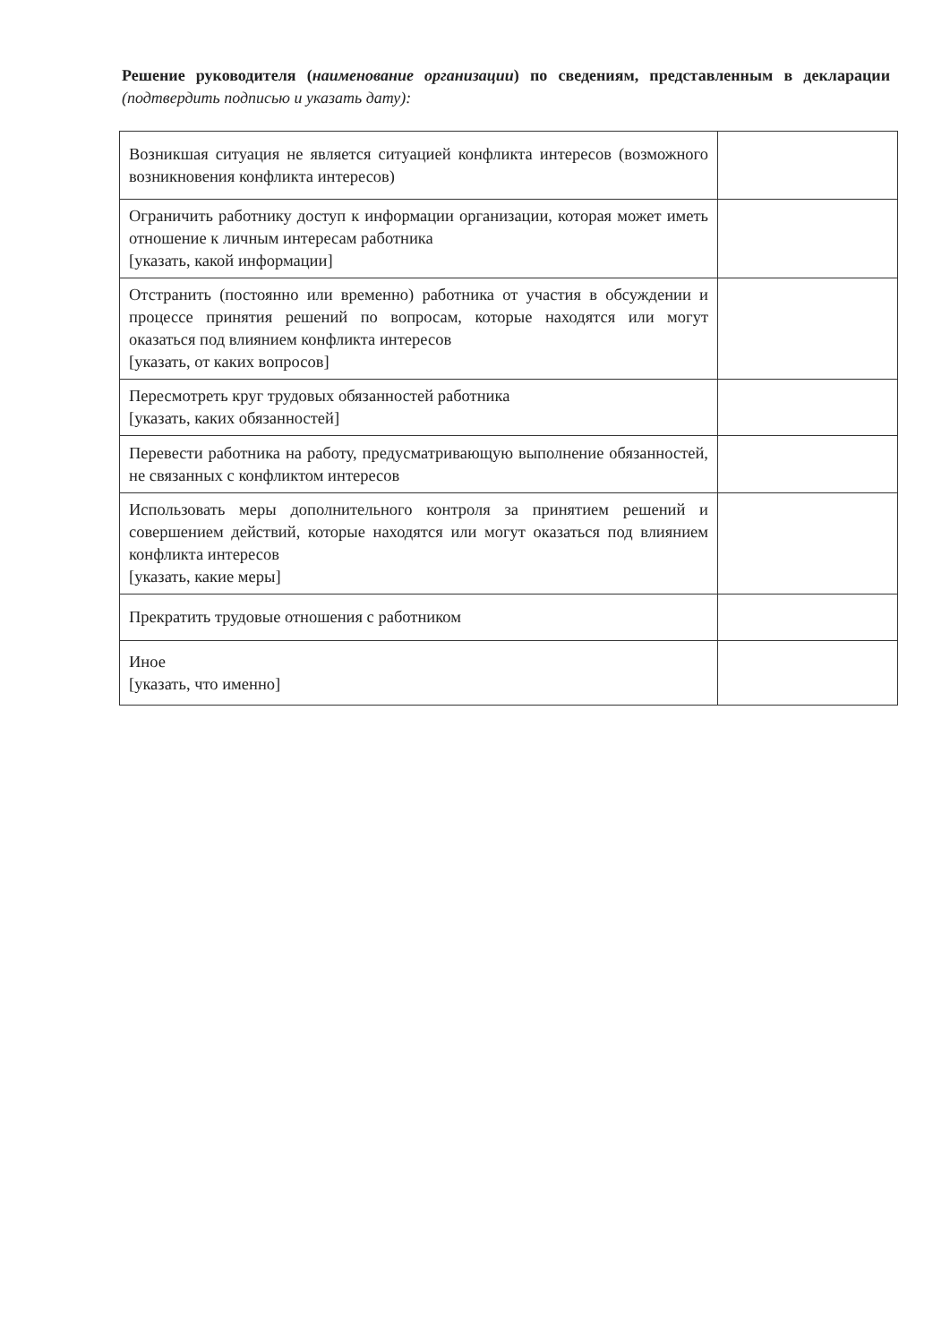Решение руководителя (наименование организации) по сведениям, представленным в декларации (подтвердить подписью и указать дату):
| Возникшая ситуация не является ситуацией конфликта интересов (возможного возникновения конфликта интересов) | |
| Ограничить работнику доступ к информации организации, которая может иметь отношение к личным интересам работника [указать, какой информации] | |
| Отстранить (постоянно или временно) работника от участия в обсуждении и процессе принятия решений по вопросам, которые находятся или могут оказаться под влиянием конфликта интересов [указать, от каких вопросов] | |
| Пересмотреть круг трудовых обязанностей работника [указать, каких обязанностей] | |
| Перевести работника на работу, предусматривающую выполнение обязанностей, не связанных с конфликтом интересов | |
| Использовать меры дополнительного контроля за принятием решений и совершением действий, которые находятся или могут оказаться под влиянием конфликта интересов [указать, какие меры] | |
| Прекратить трудовые отношения с работником | |
| Иное [указать, что именно] | |